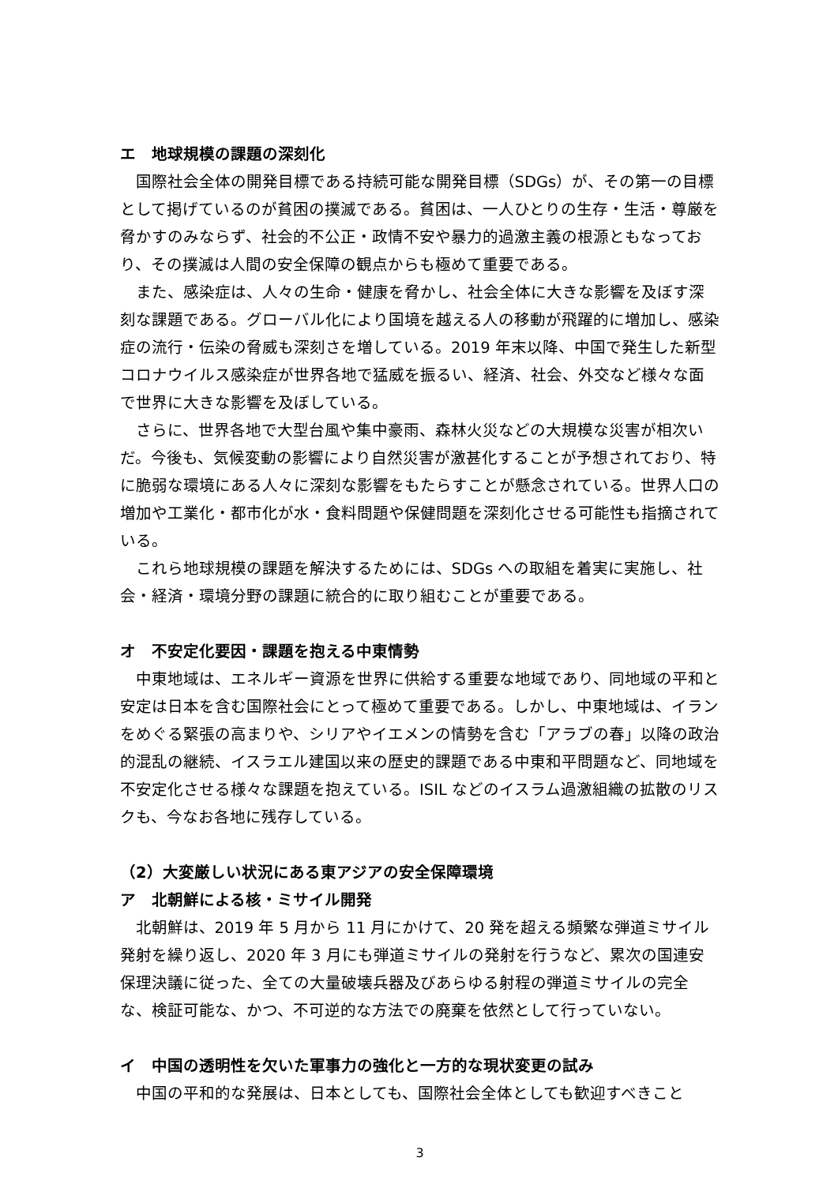エ　地球規模の課題の深刻化
国際社会全体の開発目標である持続可能な開発目標（SDGs）が、その第一の目標として掲げているのが貧困の撲滅である。貧困は、一人ひとりの生存・生活・尊厳を脅かすのみならず、社会的不公正・政情不安や暴力的過激主義の根源ともなっており、その撲滅は人間の安全保障の観点からも極めて重要である。
また、感染症は、人々の生命・健康を脅かし、社会全体に大きな影響を及ぼす深刻な課題である。グローバル化により国境を越える人の移動が飛躍的に増加し、感染症の流行・伝染の脅威も深刻さを増している。2019 年末以降、中国で発生した新型コロナウイルス感染症が世界各地で猛威を振るい、経済、社会、外交など様々な面で世界に大きな影響を及ぼしている。
さらに、世界各地で大型台風や集中豪雨、森林火災などの大規模な災害が相次いだ。今後も、気候変動の影響により自然災害が激甚化することが予想されており、特に脆弱な環境にある人々に深刻な影響をもたらすことが懸念されている。世界人口の増加や工業化・都市化が水・食料問題や保健問題を深刻化させる可能性も指摘されている。
これら地球規模の課題を解決するためには、SDGs への取組を着実に実施し、社会・経済・環境分野の課題に統合的に取り組むことが重要である。
オ　不安定化要因・課題を抱える中東情勢
中東地域は、エネルギー資源を世界に供給する重要な地域であり、同地域の平和と安定は日本を含む国際社会にとって極めて重要である。しかし、中東地域は、イランをめぐる緊張の高まりや、シリアやイエメンの情勢を含む「アラブの春」以降の政治的混乱の継続、イスラエル建国以来の歴史的課題である中東和平問題など、同地域を不安定化させる様々な課題を抱えている。ISIL などのイスラム過激組織の拡散のリスクも、今なお各地に残存している。
（2）大変厳しい状況にある東アジアの安全保障環境
ア　北朝鮮による核・ミサイル開発
北朝鮮は、2019 年 5 月から 11 月にかけて、20 発を超える頻繁な弾道ミサイル発射を繰り返し、2020 年 3 月にも弾道ミサイルの発射を行うなど、累次の国連安保理決議に従った、全ての大量破壊兵器及びあらゆる射程の弾道ミサイルの完全な、検証可能な、かつ、不可逆的な方法での廃棄を依然として行っていない。
イ　中国の透明性を欠いた軍事力の強化と一方的な現状変更の試み
中国の平和的な発展は、日本としても、国際社会全体としても歓迎すべきこと
3